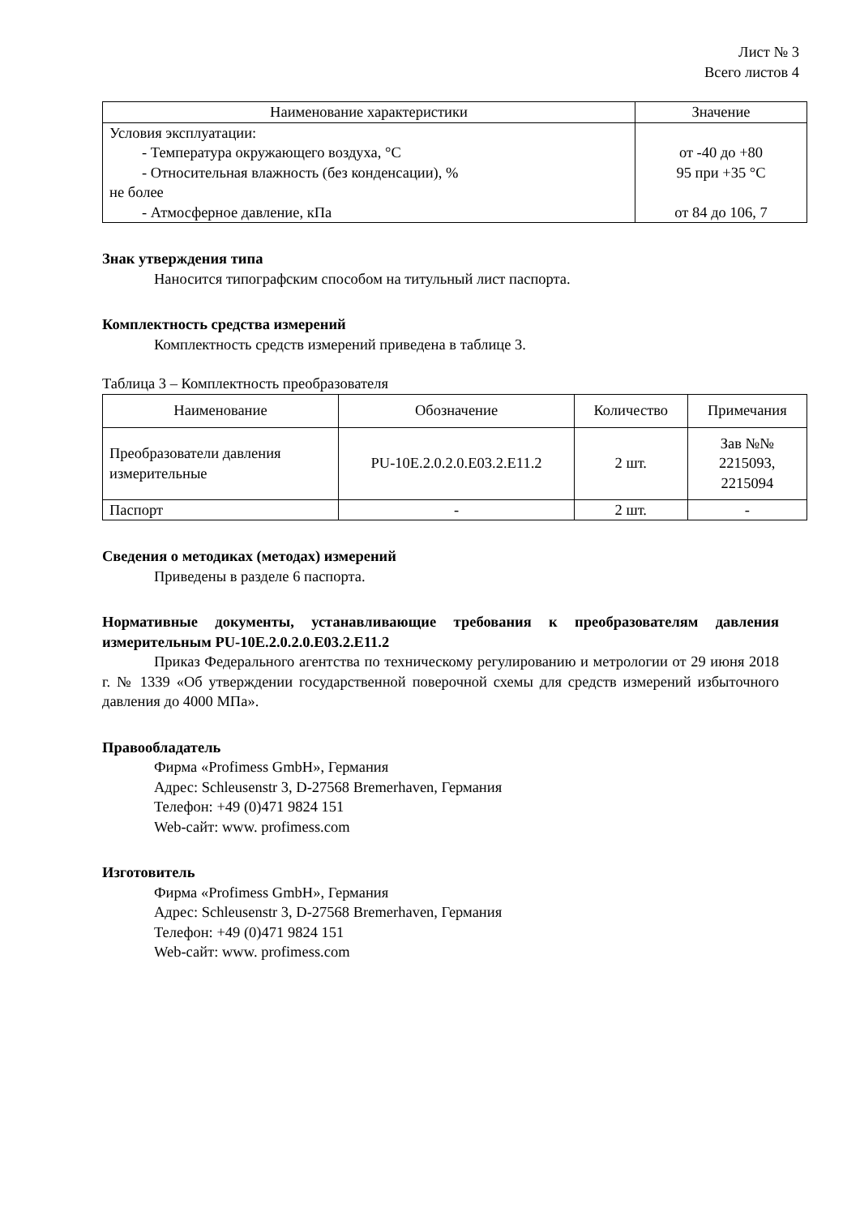Лист № 3
Всего листов 4
| Наименование характеристики | Значение |
| --- | --- |
| Условия эксплуатации: - Температура окружающего воздуха, °C - Относительная влажность (без конденсации), % не более - Атмосферное давление, кПа | от -40 до +80 95 при +35 °C от 84 до 106, 7 |
Знак утверждения типа
Наносится типографским способом на титульный лист паспорта.
Комплектность средства измерений
Комплектность средств измерений приведена в таблице 3.
Таблица 3 – Комплектность преобразователя
| Наименование | Обозначение | Количество | Примечания |
| --- | --- | --- | --- |
| Преобразователи давления измерительные | PU-10E.2.0.2.0.E03.2.E11.2 | 2 шт. | Зав №№ 2215093, 2215094 |
| Паспорт | - | 2 шт. | - |
Сведения о методиках (методах) измерений
Приведены в разделе 6 паспорта.
Нормативные документы, устанавливающие требования к преобразователям давления измерительным PU-10E.2.0.2.0.E03.2.E11.2
Приказ Федерального агентства по техническому регулированию и метрологии от 29 июня 2018 г. № 1339 «Об утверждении государственной поверочной схемы для средств измерений избыточного давления до 4000 МПа».
Правообладатель
Фирма «Profimess GmbH», Германия
Адрес: Schleusenstr 3, D-27568 Bremerhaven, Германия
Телефон: +49 (0)471 9824 151
Web-сайт: www. profimess.com
Изготовитель
Фирма «Profimess GmbH», Германия
Адрес: Schleusenstr 3, D-27568 Bremerhaven, Германия
Телефон: +49 (0)471 9824 151
Web-сайт: www. profimess.com